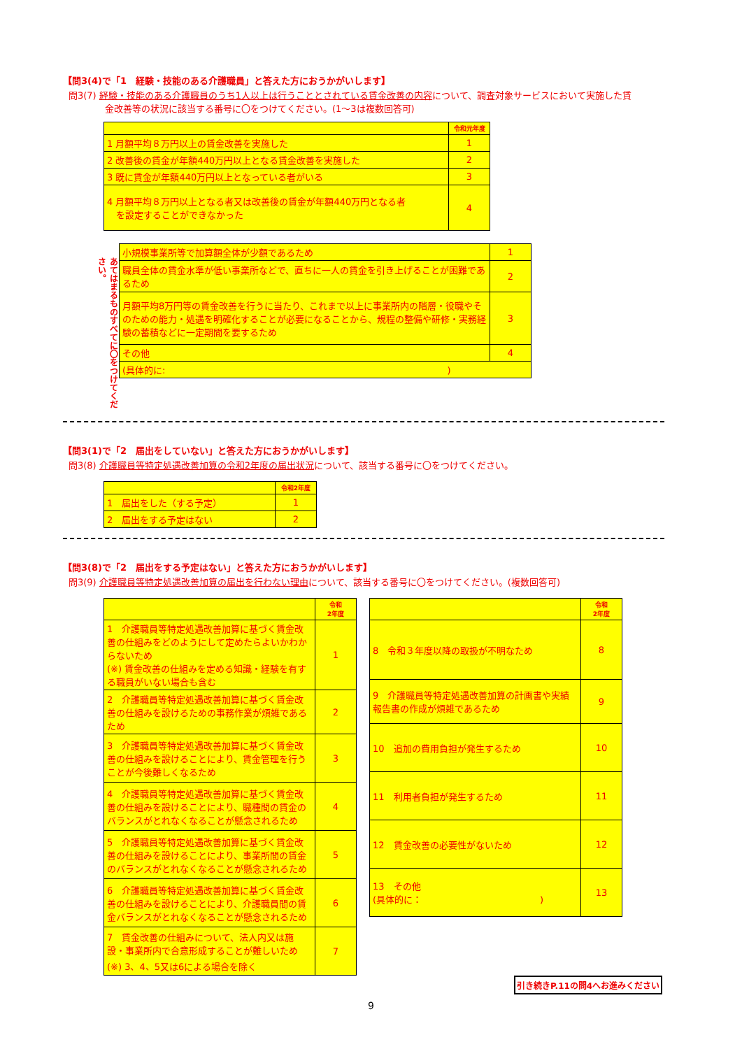【問3(4)で「1　経験・技能のある介護職員」と答えた方におうかがいします】
問3(7) 経験・技能のある介護職員のうち1人以上は行うこととされている賃金改善の内容について、調査対象サービスにおいて実施した賃
　　　　金改善等の状況に該当する番号に〇をつけてください。(1～3は複数回答可)
| | 令和元年度 |
| --- | --- |
| 1 月額平均８万円以上の賃金改善を実施した | 1 |
| 2 改善後の賃金が年額440万円以上となる賃金改善を実施した | 2 |
| 3 既に賃金が年額440万円以上となっている者がいる | 3 |
| 4 月額平均８万円以上となる者又は改善後の賃金が年額440万円となる者 を設定することができなかった | 4 |
あてはまるものすべてに〇をつけてください。
| 小規模事業所等で加算額全体が少額であるため | 1 |
| 職員全体の賃金水準が低い事業所などで、直ちに一人の賃金を引き上げることが困難であるため | 2 |
| 月額平均8万円等の賃金改善を行うに当たり、これまで以上に事業所内の階層・役職やそのための能力・処遇を明確化することが必要になることから、規程の整備や研修・実務経験の蓄積などに一定期間を要するため | 3 |
| その他 | 4 |
| (具体的に: ) | |
【問3(1)で「2　届出をしていない」と答えた方におうかがいします】
問3(8) 介護職員等特定処遇改善加算の令和2年度の届出状況について、該当する番号に〇をつけてください。
| | 令和2年度 |
| --- | --- |
| 1 届出をした（する予定） | 1 |
| 2 届出をする予定はない | 2 |
【問3(8)で「2　届出をする予定はない」と答えた方におうかがいします】
問3(9) 介護職員等特定処遇改善加算の届出を行わない理由について、該当する番号に〇をつけてください。(複数回答可)
| | 令和 2年度 |
| --- | --- |
| 1 介護職員等特定処遇改善加算に基づく賃金改善の仕組みをどのようにして定めたらよいかわからないため (※) 賃金改善の仕組みを定める知識・経験を有する職員がいない場合も含む | 1 |
| 2 介護職員等特定処遇改善加算に基づく賃金改善の仕組みを設けるための事務作業が煩雑であるため | 2 |
| 3 介護職員等特定処遇改善加算に基づく賃金改善の仕組みを設けることにより、賃金管理を行うことが今後難しくなるため | 3 |
| 4 介護職員等特定処遇改善加算に基づく賃金改善の仕組みを設けることにより、職種間の賃金のバランスがとれなくなることが懸念されるため | 4 |
| 5 介護職員等特定処遇改善加算に基づく賃金改善の仕組みを設けることにより、事業所間の賃金のバランスがとれなくなることが懸念されるため | 5 |
| 6 介護職員等特定処遇改善加算に基づく賃金改善の仕組みを設けることにより、介護職員間の賃金バランスがとれなくなることが懸念されるため | 6 |
| 7 賃金改善の仕組みについて、法人内又は施設・事業所内で合意形成することが難しいため (※) 3、4、5又は6による場合を除く | 7 |
| | 令和 2年度 |
| --- | --- |
| 8 令和３年度以降の取扱が不明なため | 8 |
| 9 介護職員等特定処遇改善加算の計画書や実績報告書の作成が煩雑であるため | 9 |
| 10 追加の費用負担が発生するため | 10 |
| 11 利用者負担が発生するため | 11 |
| 12 賃金改善の必要性がないため | 12 |
| 13 その他 (具体的に： ) | 13 |
引き続きP.11の問4へお進みください
9